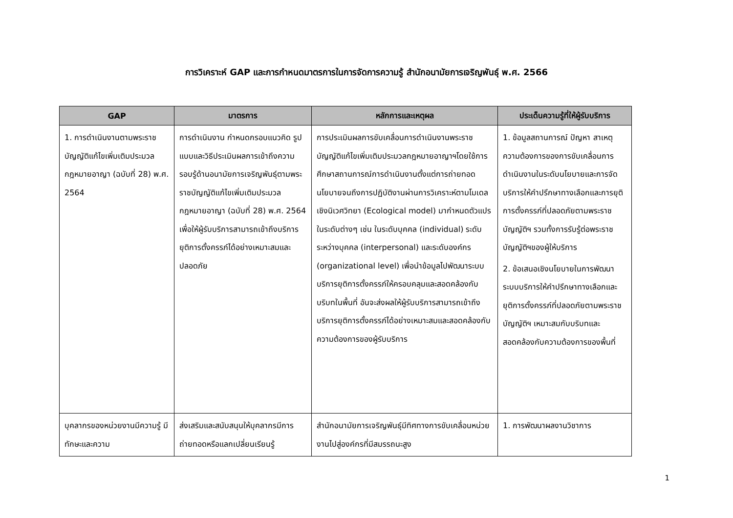การวิเคราะห์ GAP และการกำหนดมาตรการในการจัดการความรู้ สำนักอนามัยการเจริญพันธุ์ พ.ศ. 2566
| GAP | มาตรการ | หลักการและเหตุผล | ประเด็นความรู้ที่ให้ผู้รับบริการ |
| --- | --- | --- | --- |
| 1. การดำเนินงานตามพระราชบัญญัติแก้ไขเพิ่มเติมประมวลกฎหมายอาญา (ฉบับที่ 28) พ.ศ. 2564 | การดำเนินงาน กำหนดกรอบแนวคิด รูปแบบและวิธีประเมินผลการเข้าถึงความรอบรู้ด้านอนามัยการเจริญพันธุ์ตามพระราชบัญญัติแก้ไขเพิ่มเติมประมวลกฎหมายอาญา (ฉบับที่ 28) พ.ศ. 2564 เพื่อให้ผู้รับบริการสามารถเข้าถึงบริการยุติการตั้งครรภ์ได้อย่างเหมาะสมและปลอดภัย | การประเมินผลการขับเคลื่อนการดำเนินงานพระราชบัญญัติแก้ไขเพิ่มเติมประมวลกฎหมายอาญาฯโดยใช้การศึกษาสถานการณ์การดำเนินงานตั้งแต่การถ่ายทอดนโยบายจนถึงการปฏิบัติงานผ่านการวิเคราะห์ตามโมเดลเชิงนิเวศวิทยา (Ecological model) มากำหนดตัวแปรในระดับต่างๆ เช่น ในระดับบุคคล (individual) ระดับระหว่างบุคคล (interpersonal) และระดับองค์กร (organizational level) เพื่อนำข้อมูลไปพัฒนาระบบบริการยุติการตั้งครรภ์ให้ครอบคลุมและสอดคล้องกับบริบทในพื้นที่ อันจะส่งผลให้ผู้รับบริการสามารถเข้าถึงบริการยุติการตั้งครรภ์ได้อย่างเหมาะสมและสอดคล้องกับความต้องการของผู้รับบริการ | 1. ข้อมูลสถานการณ์ ปัญหา สาเหตุ ความต้องการของการขับเคลื่อนการดำเนินงานในระดับนโยบายและการจัดบริการให้คำปรึกษาทางเลือกและการยุติการตั้งครรภ์ที่ปลอดภัยตามพระราชบัญญัติฯ รวมทั้งการรับรู้ต่อพระราชบัญญัติฯของผู้ให้บริการ 2. ข้อเสนอเชิงนโยบายในการพัฒนาระบบบริการให้คำปรึกษาทางเลือกและยุติการตั้งครรภ์ที่ปลอดภัยตามพระราชบัญญัติฯ เหมาะสมกับบริบทและสอดคล้องกับความต้องการของพื้นที่ |
| บุคลากรของหน่วยงานมีความรู้ มีทักษะและความ | ส่งเสริมและสนับสนุนให้บุคลากรมีการถ่ายทอดหรือแลกเปลี่ยนเรียนรู้ | สำนักอนามัยการเจริญพันธุ์มีทิศทางการขับเคลื่อนหน่วยงานไปสู่องค์กรที่มีสมรรถนะสูง | 1. การพัฒนาผลงานวิชาการ |
1